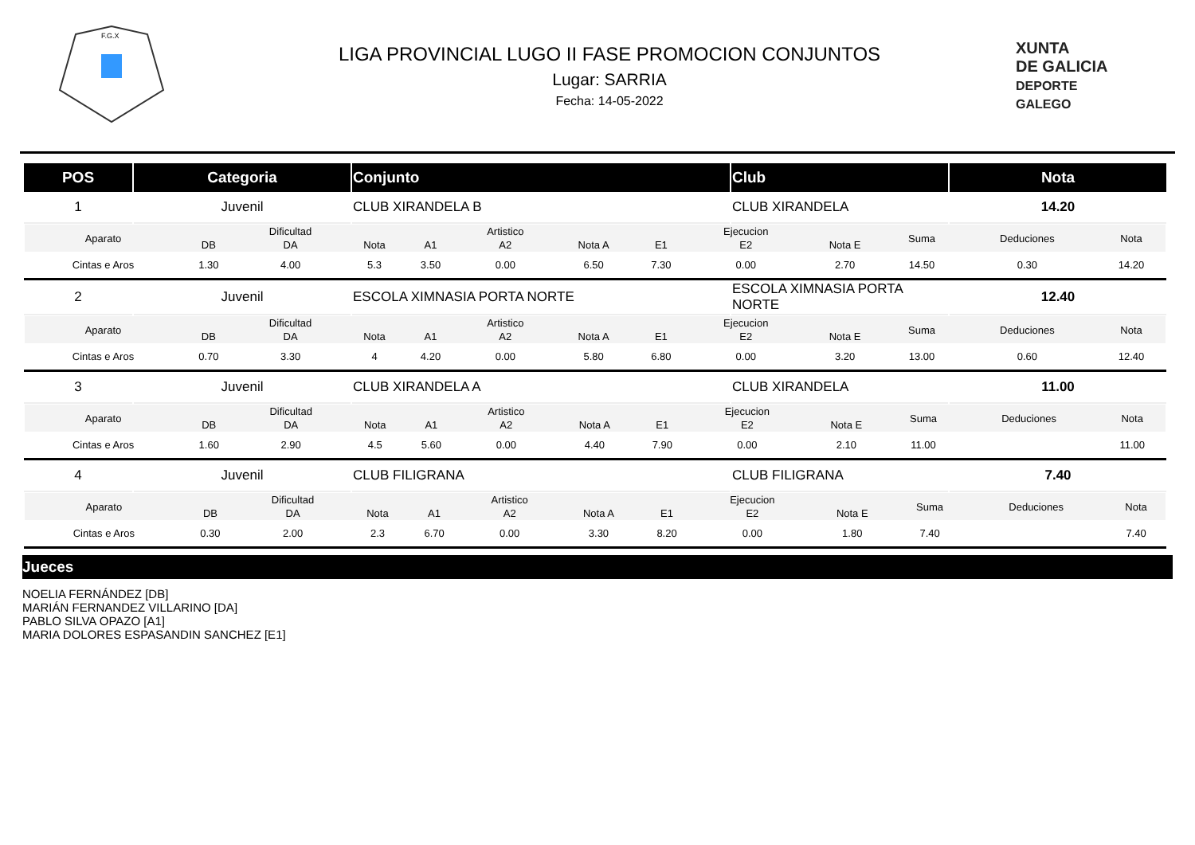F.G.X
LIGA PROVINCIAL LUGO II FASE PROMOCION CONJUNTOS
Lugar: SARRIA
Fecha: 14-05-2022
XUNTA
DE GALICIA
DEPORTE
GALEGO
| POS | Categoria | Conjunto | Club | Nota |
| --- | --- | --- | --- | --- |
| 1 | Juvenil | CLUB XIRANDELA B | CLUB XIRANDELA | 14.20 |
| / Aparato / / Dificultad / / / Artistico / / / Ejecucion / / Suma / Deduciones / Nota / / / DB / DA / Nota / A1 / A2 / Nota A / E1 / E2 / Nota E / / / / / Cintas e Aros / 1.30 / 4.00 / 5.3 / 3.50 / 0.00 / 6.50 / 7.30 / 0.00 / 2.70 / 14.50 / 0.30 / 14.20 / | | | | |
| 2 | Juvenil | ESCOLA XIMNASIA PORTA NORTE | ESCOLA XIMNASIA PORTA NORTE | 12.40 |
| / Aparato / / Dificultad / / / Artistico / / / Ejecucion / / Suma / Deduciones / Nota / / / DB / DA / Nota / A1 / A2 / Nota A / E1 / E2 / Nota E / / / / / Cintas e Aros / 0.70 / 3.30 / 4 / 4.20 / 0.00 / 5.80 / 6.80 / 0.00 / 3.20 / 13.00 / 0.60 / 12.40 / | | | | |
| 3 | Juvenil | CLUB XIRANDELA A | CLUB XIRANDELA | 11.00 |
| / Aparato / / Dificultad / / / Artistico / / / Ejecucion / / Suma / Deduciones / Nota / / / DB / DA / Nota / A1 / A2 / Nota A / E1 / E2 / Nota E / / / / / Cintas e Aros / 1.60 / 2.90 / 4.5 / 5.60 / 0.00 / 4.40 / 7.90 / 0.00 / 2.10 / 11.00 / / 11.00 / | | | | |
| 4 | Juvenil | CLUB FILIGRANA | CLUB FILIGRANA | 7.40 |
| / Aparato / / Dificultad / / / Artistico / / / Ejecucion / / Suma / Deduciones / Nota / / / DB / DA / Nota / A1 / A2 / Nota A / E1 / E2 / Nota E / / / / / Cintas e Aros / 0.30 / 2.00 / 2.3 / 6.70 / 0.00 / 3.30 / 8.20 / 0.00 / 1.80 / 7.40 / / 7.40 / | | | | |
Jueces
NOELIA FERNÁNDEZ [DB]
MARIÁN FERNANDEZ VILLARINO [DA]
PABLO SILVA OPAZO [A1]
MARIA DOLORES ESPASANDIN SANCHEZ [E1]